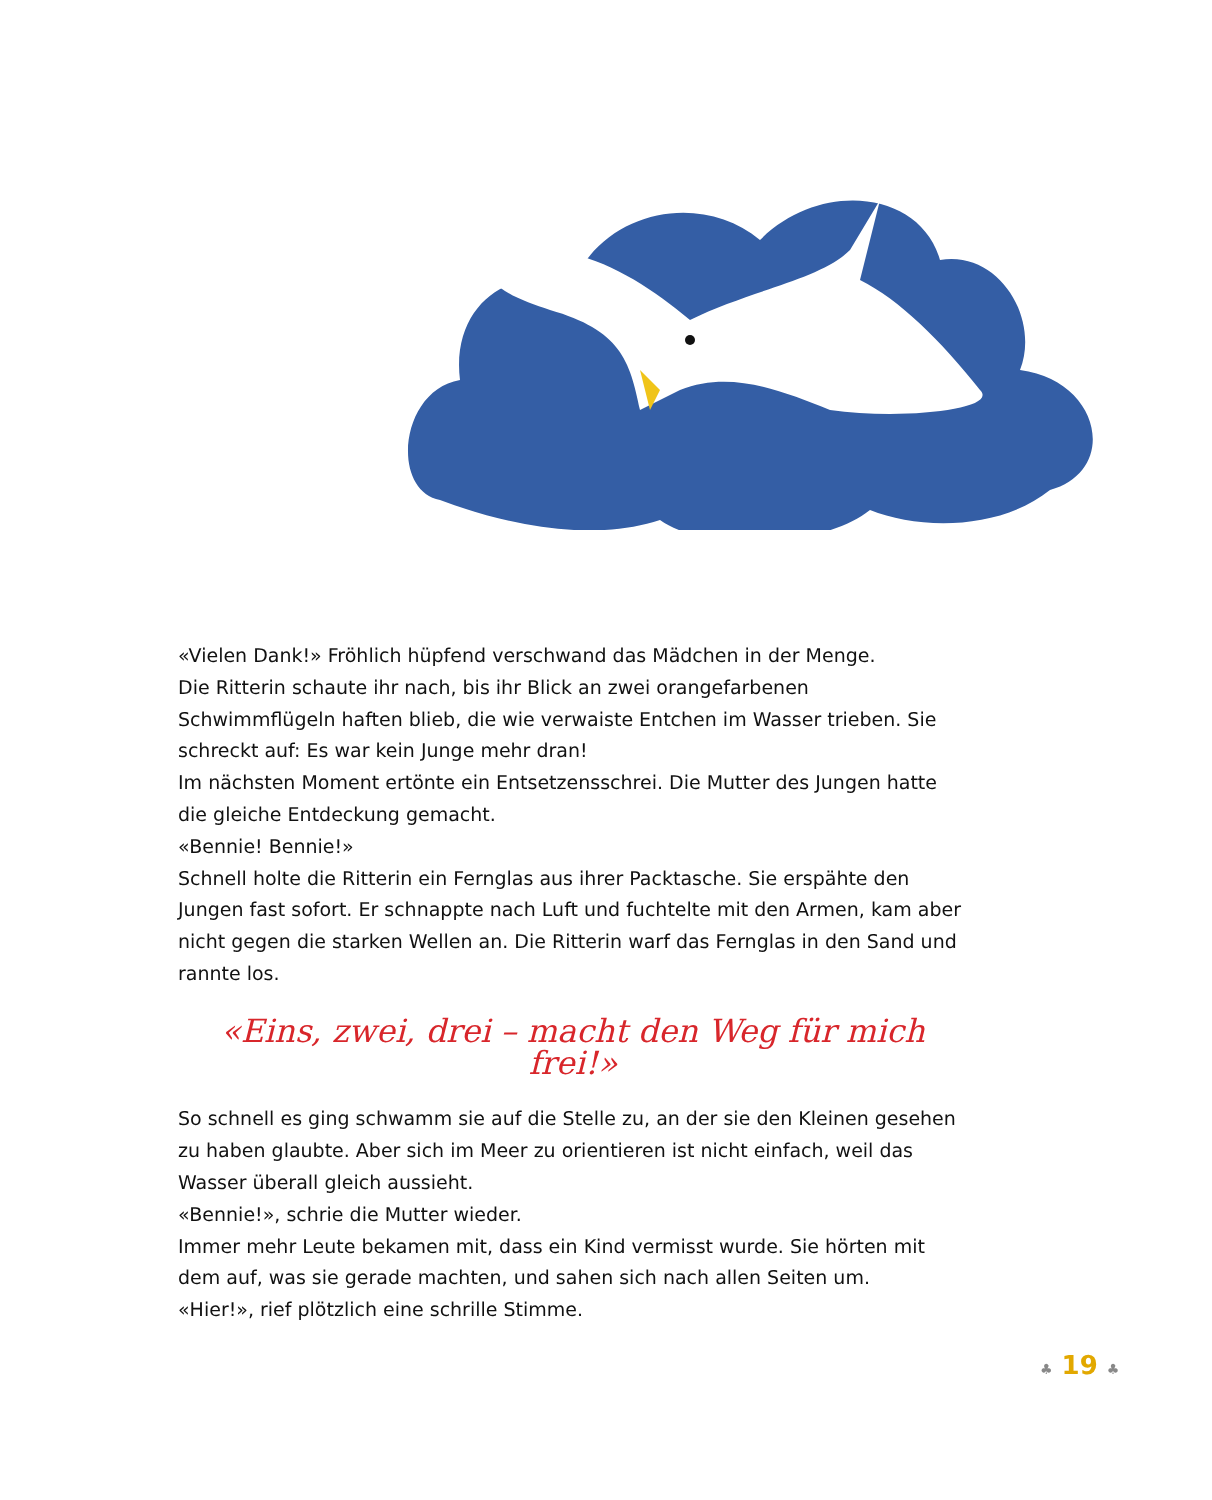«Vielen Dank!» Fröhlich hüpfend verschwand das Mädchen in der Menge.
Die Ritterin schaute ihr nach, bis ihr Blick an zwei orangefarbenen Schwimmflügeln haften blieb, die wie verwaiste Entchen im Wasser trieben. Sie schreckt auf: Es war kein Junge mehr dran!
Im nächsten Moment ertönte ein Entsetzensschrei. Die Mutter des Jungen hatte die gleiche Entdeckung gemacht.
«Bennie! Bennie!»
Schnell holte die Ritterin ein Fernglas aus ihrer Packtasche. Sie erspähte den Jungen fast sofort. Er schnappte nach Luft und fuchtelte mit den Armen, kam aber nicht gegen die starken Wellen an. Die Ritterin warf das Fernglas in den Sand und rannte los.
«Eins, zwei, drei – macht den Weg für mich frei!»
So schnell es ging schwamm sie auf die Stelle zu, an der sie den Kleinen gesehen zu haben glaubte. Aber sich im Meer zu orientieren ist nicht einfach, weil das Wasser überall gleich aussieht.
«Bennie!», schrie die Mutter wieder.
Immer mehr Leute bekamen mit, dass ein Kind vermisst wurde. Sie hörten mit dem auf, was sie gerade machten, und sahen sich nach allen Seiten um.
«Hier!», rief plötzlich eine schrille Stimme.
♣ 19 ♣